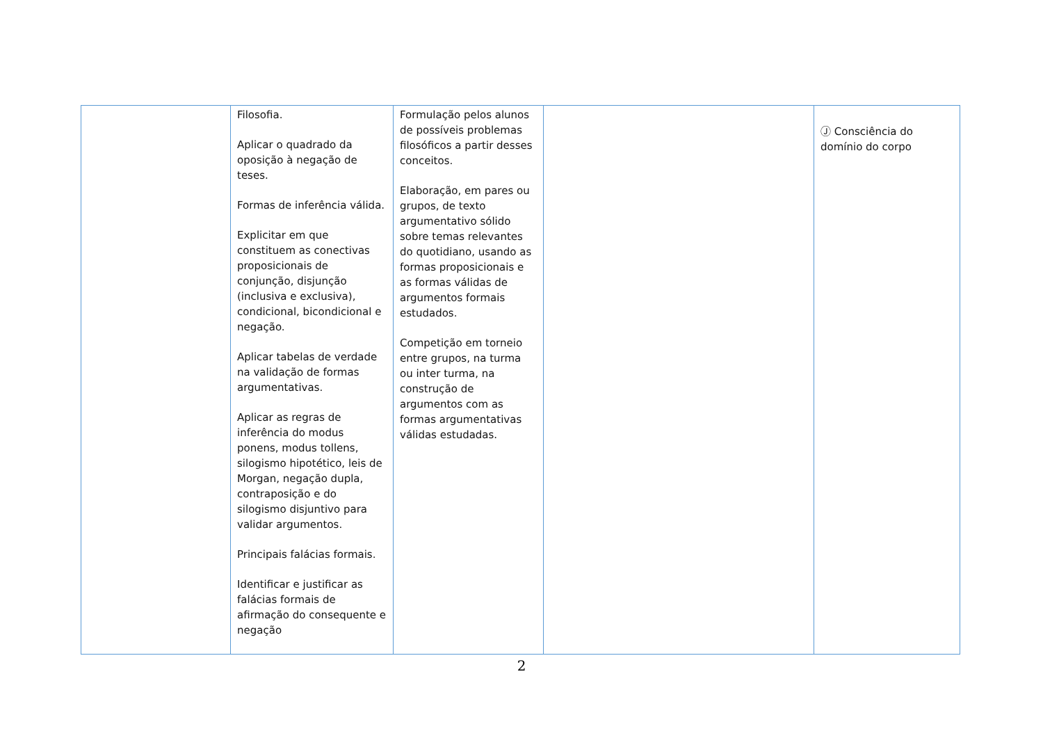| | Filosofia. Aplicar o quadrado da oposição à negação de teses. Formas de inferência válida. Explicitar em que constituem as conectivas proposicionais de conjunção, disjunção (inclusiva e exclusiva), condicional, bicondicional e negação. Aplicar tabelas de verdade na validação de formas argumentativas. Aplicar as regras de inferência do modus ponens, modus tollens, silogismo hipotético, leis de Morgan, negação dupla, contraposição e do silogismo disjuntivo para validar argumentos. Principais falácias formais. Identificar e justificar as falácias formais de afirmação do consequente e negação | Formulação pelos alunos de possíveis problemas filosóficos a partir desses conceitos. Elaboração, em pares ou grupos, de texto argumentativo sólido sobre temas relevantes do quotidiano, usando as formas proposicionais e as formas válidas de argumentos formais estudados. Competição em torneio entre grupos, na turma ou inter turma, na construção de argumentos com as formas argumentativas válidas estudadas. | | Ⓙ Consciência do domínio do corpo |
2